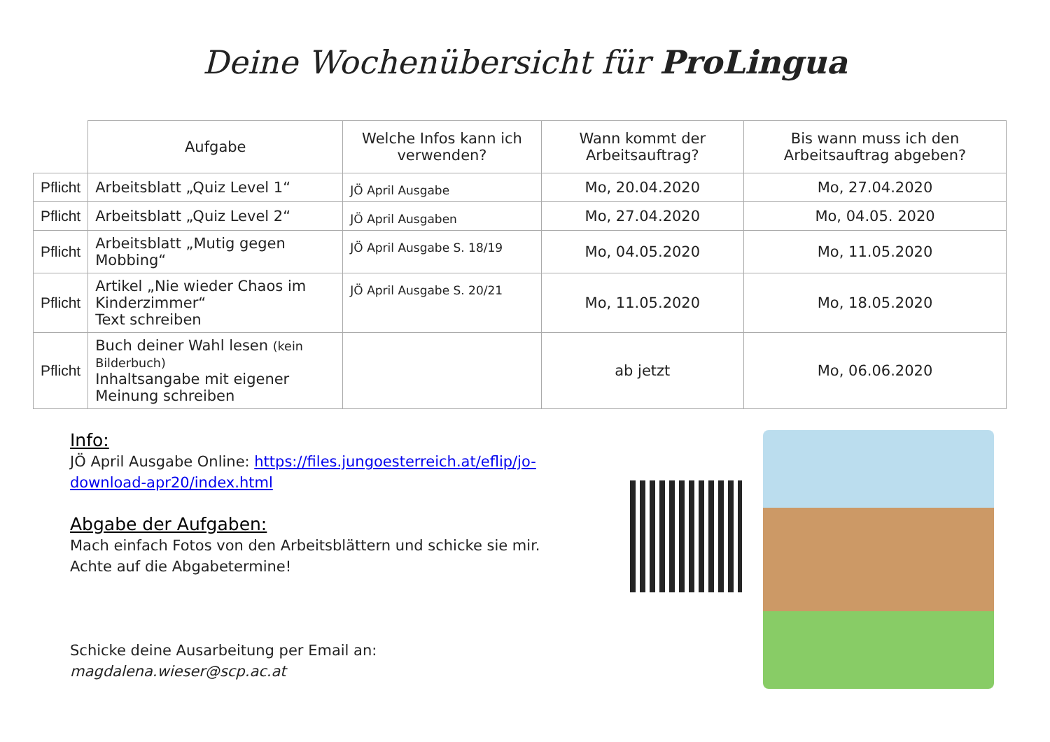Deine Wochenübersicht für ProLingua
| | Aufgabe | Welche Infos kann ich verwenden? | Wann kommt der Arbeitsauftrag? | Bis wann muss ich den Arbeitsauftrag abgeben? |
| --- | --- | --- | --- | --- |
| Pflicht | Arbeitsblatt „Quiz Level 1“ | JÖ April Ausgabe | Mo, 20.04.2020 | Mo, 27.04.2020 |
| Pflicht | Arbeitsblatt „Quiz Level 2“ | JÖ April Ausgaben | Mo, 27.04.2020 | Mo, 04.05. 2020 |
| Pflicht | Arbeitsblatt „Mutig gegen Mobbing“ | JÖ April Ausgabe S. 18/19 | Mo, 04.05.2020 | Mo, 11.05.2020 |
| Pflicht | Artikel „Nie wieder Chaos im Kinderzimmer“ Text schreiben | JÖ April Ausgabe S. 20/21 | Mo, 11.05.2020 | Mo, 18.05.2020 |
| Pflicht | Buch deiner Wahl lesen (kein Bilderbuch) Inhaltsangabe mit eigener Meinung schreiben | | ab jetzt | Mo, 06.06.2020 |
Info:
JÖ April Ausgabe Online: https://files.jungoesterreich.at/eflip/jo-download-apr20/index.html
Abgabe der Aufgaben:
Mach einfach Fotos von den Arbeitsblättern und schicke sie mir.
Achte auf die Abgabetermine!
Schicke deine Ausarbeitung per Email an:
magdalena.wieser@scp.ac.at